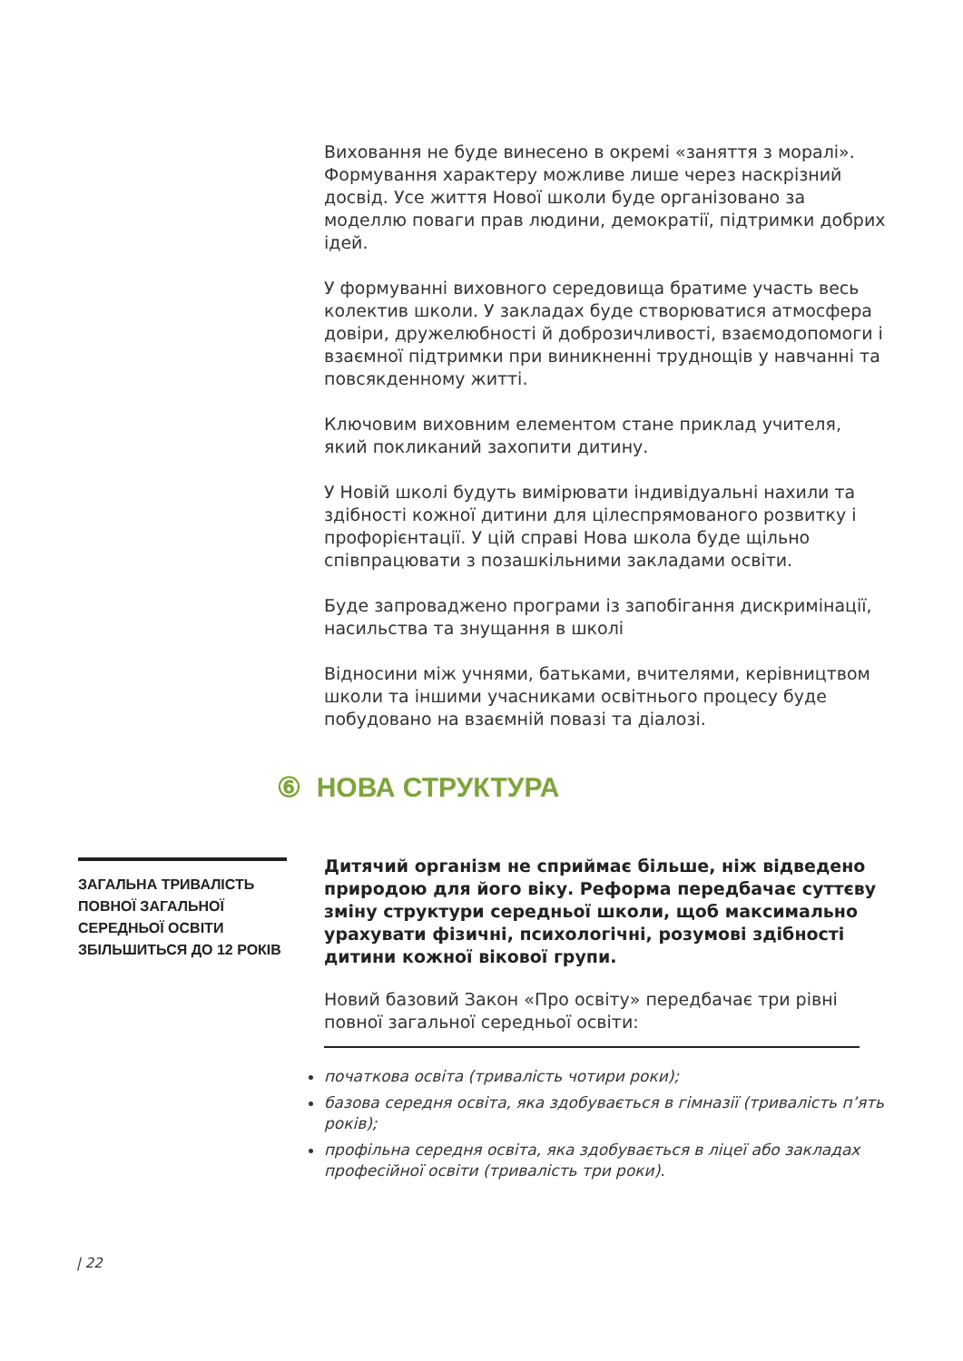Виховання не буде винесено в окремі «заняття з моралі». Формування характеру можливе лише через наскрізний досвід. Усе життя Нової школи буде організовано за моделлю поваги прав людини, демократії, підтримки добрих ідей.
У формуванні виховного середовища братиме участь весь колектив школи. У закладах буде створюватися атмосфера довіри, дружелюбності й доброзичливості, взаємодопомоги і взаємної підтримки при виникненні труднощів у навчанні та повсякденному житті.
Ключовим виховним елементом стане приклад учителя, який покликаний захопити дитину.
У Новій школі будуть вимірювати індивідуальні нахили та здібності кожної дитини для цілеспрямованого розвитку і профорієнтації. У цій справі Нова школа буде щільно співпрацювати з позашкільними закладами освіти.
Буде запроваджено програми із запобігання дискримінації, насильства та знущання в школі
Відносини між учнями, батьками, вчителями, керівництвом школи та іншими учасниками освітнього процесу буде побудовано на взаємній повазі та діалозі.
⑥ НОВА СТРУКТУРА
ЗАГАЛЬНА ТРИВАЛІСТЬ ПОВНОЇ ЗАГАЛЬНОЇ СЕРЕДНЬОЇ ОСВІТИ ЗБІЛЬШИТЬСЯ ДО 12 РОКІВ
Дитячий організм не сприймає більше, ніж відведено природою для його віку. Реформа передбачає суттєву зміну структури середньої школи, щоб максимально урахувати фізичні, психологічні, розумові здібності дитини кожної вікової групи.
Новий базовий Закон «Про освіту» передбачає три рівні повної загальної середньої освіти:
початкова освіта (тривалість чотири роки);
базова середня освіта, яка здобувається в гімназії (тривалість п’ять років);
профільна середня освіта, яка здобувається в ліцеї або закладах професійної освіти (тривалість три роки).
| 22